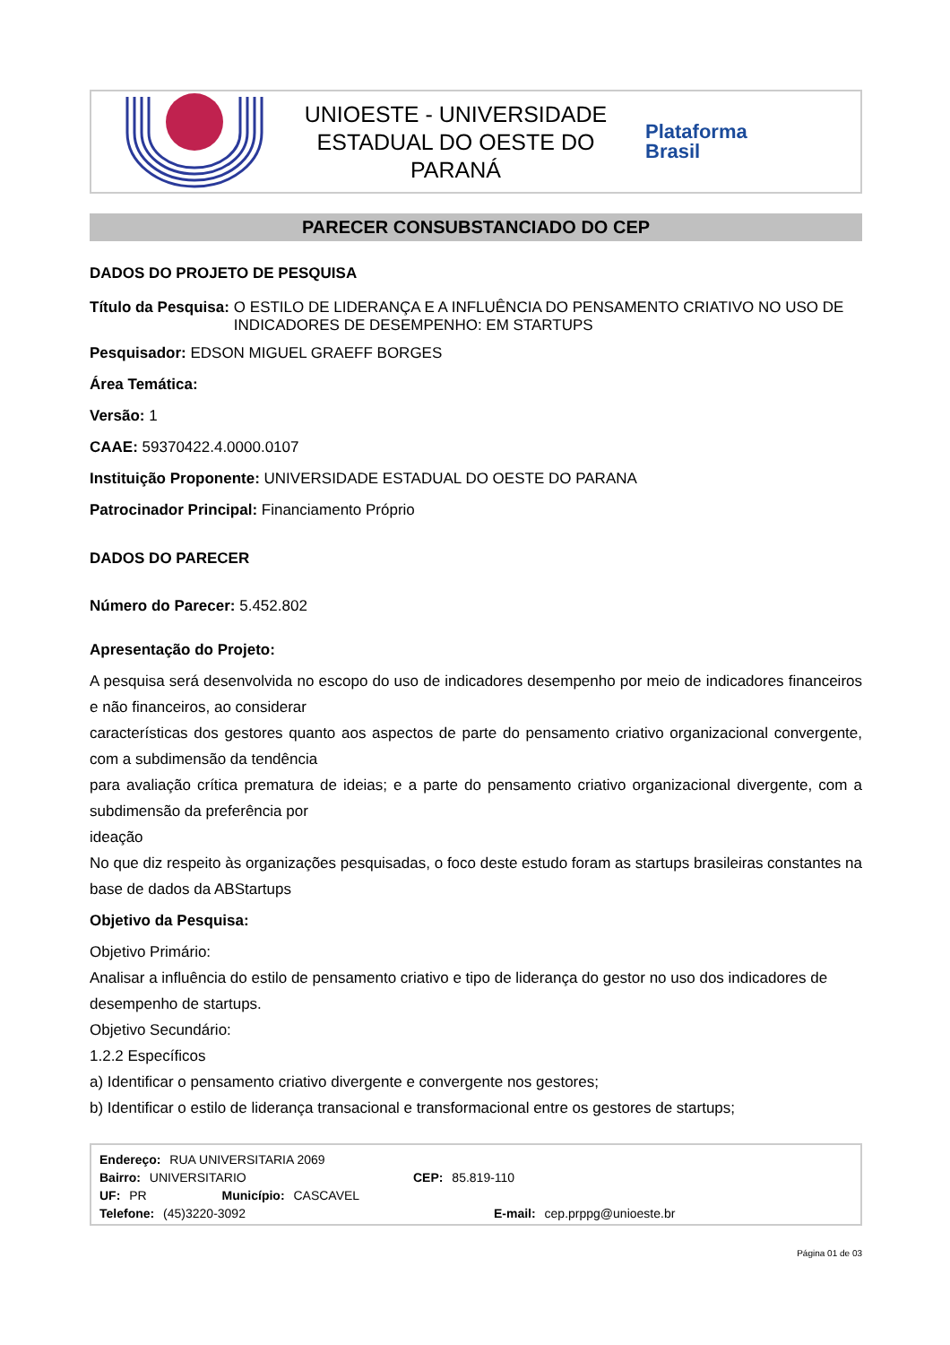UNIOESTE - UNIVERSIDADE
ESTADUAL DO OESTE DO
PARANÁ
Plataforma
Brasil
PARECER CONSUBSTANCIADO DO CEP
DADOS DO PROJETO DE PESQUISA
Título da Pesquisa: O ESTILO DE LIDERANÇA E A INFLUÊNCIA DO PENSAMENTO CRIATIVO NO USO DE INDICADORES DE DESEMPENHO: EM STARTUPS
Pesquisador: EDSON MIGUEL GRAEFF BORGES
Área Temática:
Versão: 1
CAAE: 59370422.4.0000.0107
Instituição Proponente: UNIVERSIDADE ESTADUAL DO OESTE DO PARANA
Patrocinador Principal: Financiamento Próprio
DADOS DO PARECER
Número do Parecer: 5.452.802
Apresentação do Projeto:
A pesquisa será desenvolvida no escopo do uso de indicadores desempenho por meio de indicadores financeiros e não financeiros, ao considerar
características dos gestores quanto aos aspectos de parte do pensamento criativo organizacional convergente, com a subdimensão da tendência
para avaliação crítica prematura de ideias; e a parte do pensamento criativo organizacional divergente, com a subdimensão da preferência por
ideação
No que diz respeito às organizações pesquisadas, o foco deste estudo foram as startups brasileiras constantes na base de dados da ABStartups
Objetivo da Pesquisa:
Objetivo Primário:
Analisar a influência do estilo de pensamento criativo e tipo de liderança do gestor no uso dos indicadores de desempenho de startups.
Objetivo Secundário:
1.2.2 Específicos
a) Identificar o pensamento criativo divergente e convergente nos gestores;
b) Identificar o estilo de liderança transacional e transformacional entre os gestores de startups;
Endereço: RUA UNIVERSITARIA 2069
Bairro: UNIVERSITARIO CEP: 85.819-110
UF: PR Município: CASCAVEL
Telefone: (45)3220-3092 E-mail: cep.prppg@unioeste.br
Página 01 de 03